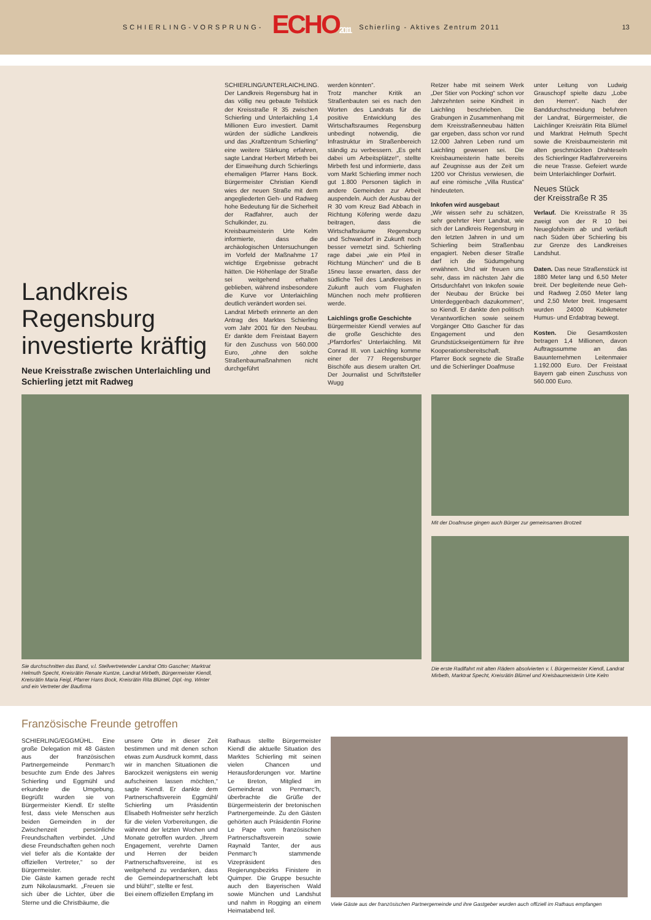SCHIERLING-VORSPRUNG- ECHO2011 Schierling - Aktives Zentrum 2011 13
Landkreis Regensburg investierte kräftig
Neue Kreisstraße zwischen Unterlaichling und Schierling jetzt mit Radweg
SCHIERLING/UNTERLAICHLING. Der Landkreis Regensburg hat in das völlig neu gebaute Teilstück der Kreisstraße R 35 zwischen Schierling und Unterlaichling 1,4 Millionen Euro investiert. Damit würden der südliche Landkreis und das „Kraftzentrum Schierling“ eine weitere Stärkung erfahren, sagte Landrat Herbert Mirbeth bei der Einweihung durch Schierlings ehemaligen Pfarrer Hans Bock. Bürgermeister Christian Kiendl wies der neuen Straße mit dem angegliederten Geh- und Radweg hohe Bedeutung für die Sicherheit der Radfahrer, auch der Schulkinder, zu.
Kreisbaumeisterin Urte Kelm informierte, dass die archäologischen Untersuchungen im Vorfeld der Maßnahme 17 wichtige Ergebnisse gebracht hätten. Die Höhenlage der Straße sei weitgehend erhalten geblieben, während insbesondere die Kurve vor Unterlaichling deutlich verändert worden sei.
Landrat Mirbeth erinnerte an den Antrag des Marktes Schierling vom Jahr 2001 für den Neubau. Er dankte dem Freistaat Bayern für den Zuschuss von 560.000 Euro, „ohne den solche Straßenbaumaßnahmen nicht durchgeführt
werden könnten“.
Trotz mancher Kritik an Straßenbauten sei es nach den Worten des Landrats für die positive Entwicklung des Wirtschaftsraumes Regensburg unbedingt notwendig, die Infrastruktur im Straßenbereich ständig zu verbessern. „Es geht dabei um Arbeitsplätze!“, stellte Mirbeth fest und informierte, dass vom Markt Schierling immer noch gut 1.800 Personen täglich in andere Gemeinden zur Arbeit auspendeln. Auch der Ausbau der R 30 vom Kreuz Bad Abbach in Richtung Köfering werde dazu beitragen, dass die Wirtschaftsräume Regensburg und Schwandorf in Zukunft noch besser vernetzt sind. Schierling rage dabei „wie ein Pfeil in Richtung München“ und die B 15neu lasse erwarten, dass der südliche Teil des Landkreises in Zukunft auch vom Flughafen München noch mehr profitieren werde.
Laichlings große Geschichte
Bürgermeister Kiendl verwies auf die große Geschichte des „Pfarrdorfes“ Unterlaichling. Mit Conrad III. von Laichling komme einer der 77 Regensburger Bischöfe aus diesem uralten Ort. Der Journalist und Schriftsteller Wugg
Retzer habe mit seinem Werk „Der Stier von Pocking“ schon vor Jahrzehnten seine Kindheit in Laichling beschrieben. Die Grabungen in Zusammenhang mit dem Kreisstraßenneubau hätten gar ergeben, dass schon vor rund 12.000 Jahren Leben rund um Laichling gewesen sei. Die Kreisbaumeisterin hatte bereits auf Zeugnisse aus der Zeit um 1200 vor Christus verwiesen, die auf eine römische „Villa Rustica“ hindeuteten.
Inkofen wird ausgebaut
„Wir wissen sehr zu schätzen, sehr geehrter Herr Landrat, wie sich der Landkreis Regensburg in den letzten Jahren in und um Schierling beim Straßenbau engagiert. Neben dieser Straße darf ich die Südumgehung erwähnen. Und wir freuen uns sehr, dass im nächsten Jahr die Ortsdurchfahrt von Inkofen sowie der Neubau der Brücke bei Unterdeggenbach dazukommen“, so Kiendl. Er dankte den politisch Verantwortlichen sowie seinem Vorgänger Otto Gascher für das Engagement und den Grundstückseigentümern für ihre Kooperationsbereitschaft.
Pfarrer Bock segnete die Straße und die Schierlinger Doafmuse
unter Leitung von Ludwig Grauschopf spielte dazu „Lobe den Herren“. Nach der Banddurchschneidung befuhren der Landrat, Bürgermeister, die Laichlinger Kreisrätin Rita Blümel und Marktrat Helmuth Specht sowie die Kreisbaumeisterin mit alten geschmückten Drahteseln des Schierlinger Radfahrervereins die neue Trasse. Gefeiert wurde beim Unterlaichlinger Dorfwirt.
Neues Stück
der Kreisstraße R 35
Verlauf. Die Kreisstraße R 35 zweigt von der R 10 bei Neueglofsheim ab und verläuft nach Süden über Schierling bis zur Grenze des Landkreises Landshut.
Daten. Das neue Straßenstück ist 1880 Meter lang und 6,50 Meter breit. Der begleitende neue Geh- und Radweg 2.050 Meter lang und 2,50 Meter breit. Insgesamt wurden 24000 Kubikmeter Humus- und Erdabtrag bewegt.
Kosten. Die Gesamtkosten betragen 1,4 Millionen, davon Auftragssumme an das Bauunternehmen Leitenmaier 1.192.000 Euro. Der Freistaat Bayern gab einen Zuschuss von 560.000 Euro.
Sie durchschnitten das Band, v.l. Stellvertretender Landrat Otto Gascher; Marktrat Helmuth Specht, Kreisrätin Renate Kuntze, Landrat Mirbeth, Bürgermeister Kiendl, Kreisrätin Maria Feigl, Pfarrer Hans Bock, Kreisrätin Rita Blümel, Dipl.-Ing. Winter und ein Vertreter der Baufirma
Mit der Doafmuse gingen auch Bürger zur gemeinsamen Brotzeit
Die erste Radlfahrt mit alten Rädern absolvierten v. l. Bürgermeister Kiendl, Landrat Mirbeth, Marktrat Specht, Kreisrätin Blümel und Kreisbaumeisterin Urte Kelm
Französische Freunde getroffen
SCHIERLING/EGGMÜHL. Eine große Delegation mit 48 Gästen aus der französischen Partnergemeinde Penmarc’h besuchte zum Ende des Jahres Schierling und Eggmühl und erkundete die Umgebung. Begrüßt wurden sie von Bürgermeister Kiendl. Er stellte fest, dass viele Menschen aus beiden Gemeinden in der Zwischenzeit persönliche Freundschaften verbindet. „Und diese Freundschaften gehen noch viel tiefer als die Kontakte der offiziellen Vertreter,“ so der Bürgermeister.
Die Gäste kamen gerade recht zum Nikolausmarkt. „Freuen sie sich über die Lichter, über die Sterne und die Christbäume, die
unsere Orte in dieser Zeit bestimmen und mit denen schon etwas zum Ausdruck kommt, dass wir in manchen Situationen die Barockzeit wenigstens ein wenig aufscheinen lassen möchten,“ sagte Kiendl. Er dankte dem Partnerschaftsverein Eggmühl/ Schierling um Präsidentin Elisabeth Hofmeister sehr herzlich für die vielen Vorbereitungen, die während der letzten Wochen und Monate getroffen wurden. „Ihrem Engagement, verehrte Damen und Herren der beiden Partnerschaftsvereine, ist es weitgehend zu verdanken, dass die Gemeindepartnerschaft lebt und blüht!“, stellte er fest.
Bei einem offiziellen Empfang im
Rathaus stellte Bürgermeister Kiendl die aktuelle Situation des Marktes Schierling mit seinen vielen Chancen und Herausforderungen vor. Martine Le Breton, Mitglied im Gemeinderat von Penmarc’h, überbrachte die Grüße der Bürgermeisterin der bretonischen Partnergemeinde. Zu den Gästen gehörten auch Präsidentin Florine Le Pape vom französischen Partnerschaftsverein sowie Raynald Tanter, der aus Penmarc’h stammende Vizepräsident des Regierungsbezirks Finistere in Quimper. Die Gruppe besuchte auch den Bayerischen Wald sowie München und Landshut und nahm in Rogging an einem Heimatabend teil.
Viele Gäste aus der französischen Partnergemeinde und ihre Gastgeber wurden auch offiziell im Rathaus empfangen